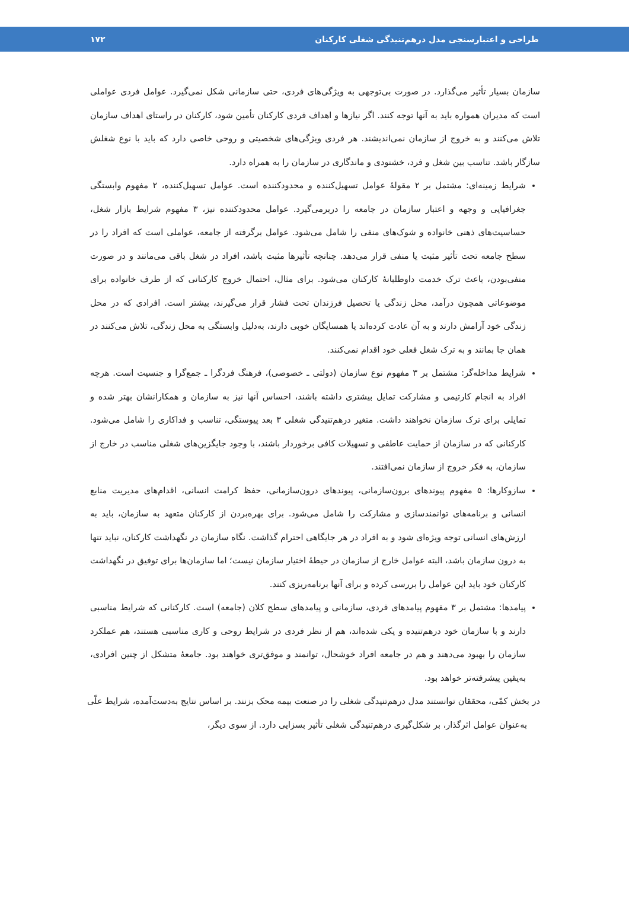طراحی و اعتبارسنجی مدل درهم‌تنیدگی شغلی کارکنان ۱۷۲
سازمان بسیار تأثیر می‌گذارد. در صورت بی‌توجهی به ویژگی‌های فردی، حتی سازمانی شکل نمی‌گیرد. عوامل فردی عواملی است که مدیران همواره باید به آنها توجه کنند. اگر نیازها و اهداف فردی کارکنان تأمین شود، کارکنان در راستای اهداف سازمان تلاش می‌کنند و به خروج از سازمان نمی‌اندیشند. هر فردی ویژگی‌های شخصیتی و روحی خاصی دارد که باید با نوع شغلش سازگار باشد. تناسب بین شغل و فرد، خشنودی و ماندگاری در سازمان را به همراه دارد.
شرایط زمینه‌ای: مشتمل بر ۲ مقولهٔ عوامل تسهیل‌کننده و محدودکننده است. عوامل تسهیل‌کننده، ۲ مفهوم وابستگی جغرافیایی و وجهه و اعتبار سازمان در جامعه را دربرمی‌گیرد. عوامل محدودکننده نیز، ۳ مفهوم شرایط بازار شغل، حساسیت‌های ذهنی خانواده و شوک‌های منفی را شامل می‌شود. عوامل برگرفته از جامعه، عواملی است که افراد را در سطح جامعه تحت تأثیر مثبت یا منفی قرار می‌دهد. چنانچه تأثیرها مثبت باشد، افراد در شغل باقی می‌مانند و در صورت منفی‌بودن، باعث ترک خدمت داوطلبانهٔ کارکنان می‌شود. برای مثال، احتمال خروج کارکنانی که از طرف خانواده برای موضوعاتی همچون درآمد، محل زندگی یا تحصیل فرزندان تحت فشار قرار می‌گیرند، بیشتر است. افرادی که در محل زندگی خود آرامش دارند و به آن عادت کرده‌اند یا همسایگان خوبی دارند، به‌دلیل وابستگی به محل زندگی، تلاش می‌کنند در همان جا بمانند و به ترک شغل فعلی خود اقدام نمی‌کنند.
شرایط مداخله‌گر: مشتمل بر ۳ مفهوم نوع سازمان (دولتی ـ خصوصی)، فرهنگ فردگرا ـ جمع‌گرا و جنسیت است. هرچه افراد به انجام کارتیمی و مشارکت تمایل بیشتری داشته باشند، احساس آنها نیز به سازمان و همکارانشان بهتر شده و تمایلی برای ترک سازمان نخواهند داشت. متغیر درهم‌تنیدگی شغلی ۳ بعد پیوستگی، تناسب و فداکاری را شامل می‌شود. کارکنانی که در سازمان از حمایت عاطفی و تسهیلات کافی برخوردار باشند، با وجود جایگزین‌های شغلی مناسب در خارج از سازمان، به فکر خروج از سازمان نمی‌افتند.
سازوکارها: ۵ مفهوم پیوندهای برون‌سازمانی، پیوندهای درون‌سازمانی، حفظ کرامت انسانی، اقدام‌های مدیریت منابع انسانی و برنامه‌های توانمندسازی و مشارکت را شامل می‌شود. برای بهره‌بردن از کارکنان متعهد به سازمان، باید به ارزش‌های انسانی توجه ویژه‌ای شود و به افراد در هر جایگاهی احترام گذاشت. نگاه سازمان در نگهداشت کارکنان، نباید تنها به درون سازمان باشد، البته عوامل خارج از سازمان در حیطهٔ اختیار سازمان نیست؛ اما سازمان‌ها برای توفیق در نگهداشت کارکنان خود باید این عوامل را بررسی کرده و برای آنها برنامه‌ریزی کنند.
پیامدها: مشتمل بر ۳ مفهوم پیامدهای فردی، سازمانی و پیامدهای سطح کلان (جامعه) است. کارکنانی که شرایط مناسبی دارند و با سازمان خود درهم‌تنیده و یکی شده‌اند، هم از نظر فردی در شرایط روحی و کاری مناسبی هستند، هم عملکرد سازمان را بهبود می‌دهند و هم در جامعه افراد خوشحال، توانمند و موفق‌تری خواهند بود. جامعهٔ متشکل از چنین افرادی، به‌یقین پیشرفته‌تر خواهد بود.
در بخش کمّی، محققان توانستند مدل درهم‌تنیدگی شغلی را در صنعت بیمه محک بزنند. بر اساس نتایج به‌دست‌آمده، شرایط علّی به‌عنوان عوامل اثرگذار، بر شکل‌گیری درهم‌تنیدگی شغلی تأثیر بسزایی دارد. از سوی دیگر،